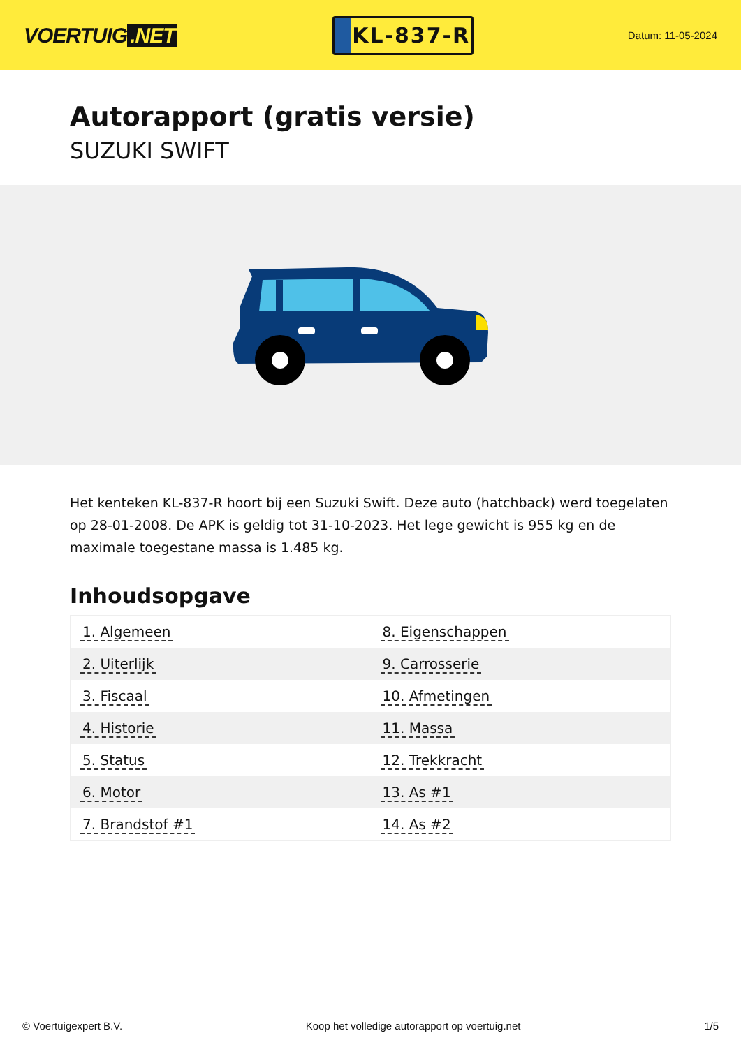VOERTUIG.NET
KL-837-R
Datum: 11-05-2024
Autorapport (gratis versie)
SUZUKI SWIFT
Het kenteken KL-837-R hoort bij een Suzuki Swift. Deze auto (hatchback) werd toegelaten op 28-01-2008. De APK is geldig tot 31-10-2023. Het lege gewicht is 955 kg en de maximale toegestane massa is 1.485 kg.
Inhoudsopgave
| 1. Algemeen | 8. Eigenschappen |
| 2. Uiterlijk | 9. Carrosserie |
| 3. Fiscaal | 10. Afmetingen |
| 4. Historie | 11. Massa |
| 5. Status | 12. Trekkracht |
| 6. Motor | 13. As #1 |
| 7. Brandstof #1 | 14. As #2 |
© Voertuigexpert B.V. Koop het volledige autorapport op voertuig.net
1/5